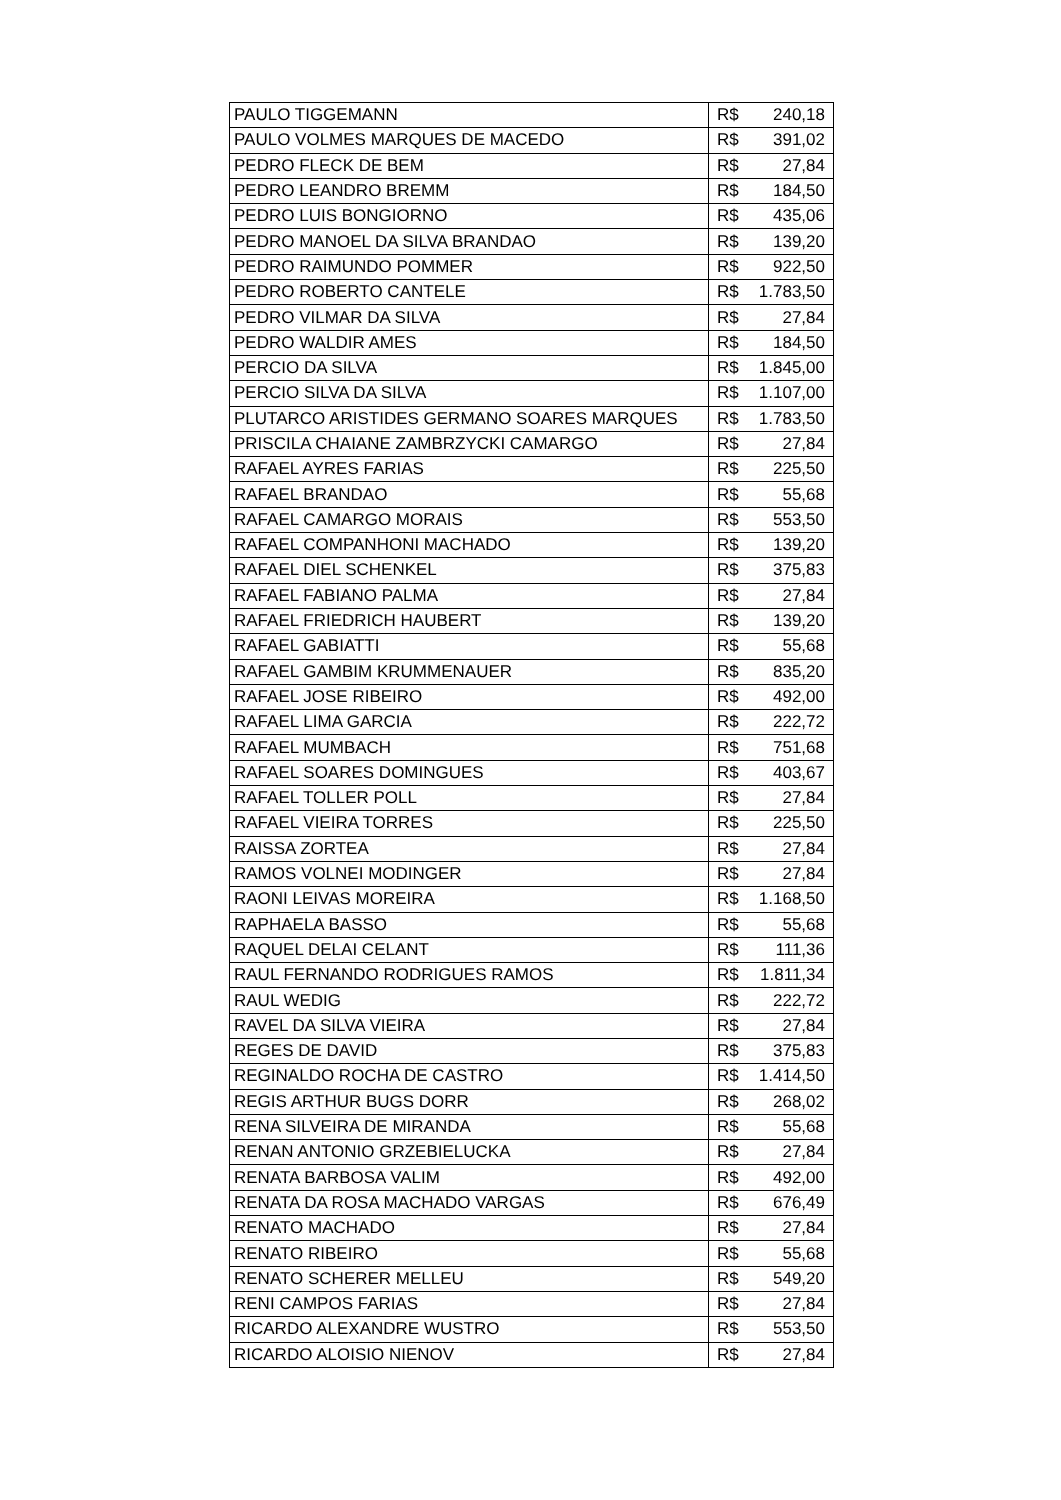| PAULO TIGGEMANN | R$ 240,18 |
| PAULO VOLMES MARQUES DE MACEDO | R$ 391,02 |
| PEDRO FLECK DE BEM | R$ 27,84 |
| PEDRO LEANDRO BREMM | R$ 184,50 |
| PEDRO LUIS BONGIORNO | R$ 435,06 |
| PEDRO MANOEL DA SILVA BRANDAO | R$ 139,20 |
| PEDRO RAIMUNDO POMMER | R$ 922,50 |
| PEDRO ROBERTO CANTELE | R$ 1.783,50 |
| PEDRO VILMAR DA SILVA | R$ 27,84 |
| PEDRO WALDIR AMES | R$ 184,50 |
| PERCIO DA SILVA | R$ 1.845,00 |
| PERCIO SILVA DA SILVA | R$ 1.107,00 |
| PLUTARCO ARISTIDES GERMANO SOARES MARQUES | R$ 1.783,50 |
| PRISCILA CHAIANE ZAMBRZYCKI CAMARGO | R$ 27,84 |
| RAFAEL AYRES FARIAS | R$ 225,50 |
| RAFAEL BRANDAO | R$ 55,68 |
| RAFAEL CAMARGO MORAIS | R$ 553,50 |
| RAFAEL COMPANHONI MACHADO | R$ 139,20 |
| RAFAEL DIEL SCHENKEL | R$ 375,83 |
| RAFAEL FABIANO PALMA | R$ 27,84 |
| RAFAEL FRIEDRICH HAUBERT | R$ 139,20 |
| RAFAEL GABIATTI | R$ 55,68 |
| RAFAEL GAMBIM KRUMMENAUER | R$ 835,20 |
| RAFAEL JOSE RIBEIRO | R$ 492,00 |
| RAFAEL LIMA GARCIA | R$ 222,72 |
| RAFAEL MUMBACH | R$ 751,68 |
| RAFAEL SOARES DOMINGUES | R$ 403,67 |
| RAFAEL TOLLER POLL | R$ 27,84 |
| RAFAEL VIEIRA TORRES | R$ 225,50 |
| RAISSA ZORTEA | R$ 27,84 |
| RAMOS VOLNEI MODINGER | R$ 27,84 |
| RAONI LEIVAS MOREIRA | R$ 1.168,50 |
| RAPHAELA BASSO | R$ 55,68 |
| RAQUEL DELAI CELANT | R$ 111,36 |
| RAUL FERNANDO RODRIGUES RAMOS | R$ 1.811,34 |
| RAUL WEDIG | R$ 222,72 |
| RAVEL DA SILVA VIEIRA | R$ 27,84 |
| REGES DE DAVID | R$ 375,83 |
| REGINALDO ROCHA DE CASTRO | R$ 1.414,50 |
| REGIS ARTHUR BUGS DORR | R$ 268,02 |
| RENA SILVEIRA DE MIRANDA | R$ 55,68 |
| RENAN ANTONIO GRZEBIELUCKA | R$ 27,84 |
| RENATA BARBOSA VALIM | R$ 492,00 |
| RENATA DA ROSA MACHADO VARGAS | R$ 676,49 |
| RENATO MACHADO | R$ 27,84 |
| RENATO RIBEIRO | R$ 55,68 |
| RENATO SCHERER MELLEU | R$ 549,20 |
| RENI CAMPOS FARIAS | R$ 27,84 |
| RICARDO ALEXANDRE WUSTRO | R$ 553,50 |
| RICARDO ALOISIO NIENOV | R$ 27,84 |